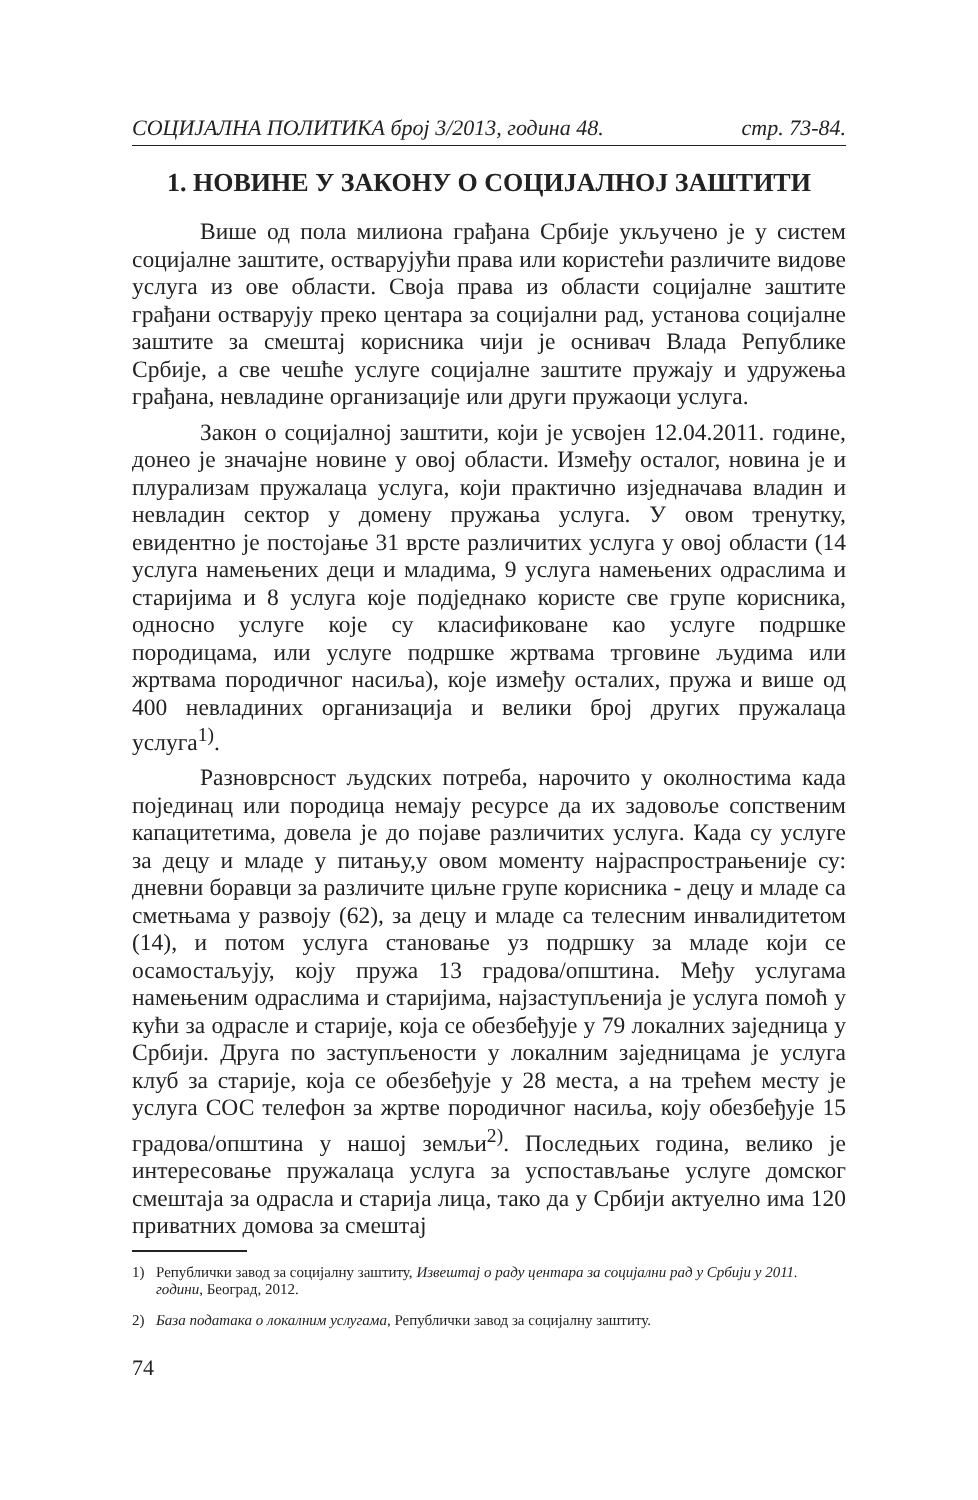СОЦИЈАЛНА ПОЛИТИКА број 3/2013, година 48. стр. 73-84.
1. НОВИНЕ У ЗАКОНУ О СОЦИЈАЛНОЈ ЗАШТИТИ
Више од пола милиона грађана Србије укључено је у систем социјалне заштите, остварујући права или користећи различите видове услуга из ове области. Своја права из области социјалне заштите грађани остварују преко центара за социјални рад, установа социјалне заштите за смештај корисника чији је оснивач Влада Републике Србије, а све чешће услуге социјалне заштите пружају и удружења грађана, невладине организације или други пружаоци услуга.
Закон о социјалној заштити, који је усвојен 12.04.2011. године, донео је значајне новине у овој области. Између осталог, новина је и плурализам пружалаца услуга, који практично изједначава владин и невладин сектор у домену пружања услуга. У овом тренутку, евидентно је постојање 31 врсте различитих услуга у овој области (14 услуга намењених деци и младима, 9 услуга намењених одраслима и старијима и 8 услуга које подједнако користе све групе корисника, односно услуге које су класификоване као услуге подршке породицама, или услуге подршке жртвама трговине људима или жртвама породичног насиља), које између осталих, пружа и више од 400 невладиних организација и велики број других пружалаца услуга<sup>1)</sup>.
Разноврсност људских потреба, нарочито у околностима када појединац или породица немају ресурсе да их задовоље сопственим капацитетима, довела је до појаве различитих услуга. Када су услуге за децу и младе у питању,у овом моменту најраспрострањеније су: дневни боравци за различите циљне групе корисника - децу и младе са сметњама у развоју (62), за децу и младе са телесним инвалидитетом (14), и потом услуга становање уз подршку за младе који се осамостаљују, коју пружа 13 градова/општина. Међу услугама намењеним одраслима и старијима, најзаступљенија је услуга помоћ у кући за одрасле и старије, која се обезбеђује у 79 локалних заједница у Србији. Друга по заступљености у локалним заједницама је услуга клуб за старије, која се обезбеђује у 28 места, а на трећем месту је услуга СОС телефон за жртве породичног насиља, коју обезбеђује 15 градова/општина у нашој земљи<sup>2)</sup>. Последњих година, велико је интересовање пружалаца услуга за успостављање услуге домског смештаја за одрасла и старија лица, тако да у Србији актуелно има 120 приватних домова за смештај
1) Републички завод за социјалну заштиту, Извештај о раду центара за социјални рад у Србији у 2011. години, Београд, 2012.
2) База података о локалним услугама, Републички завод за социјалну заштиту.
74